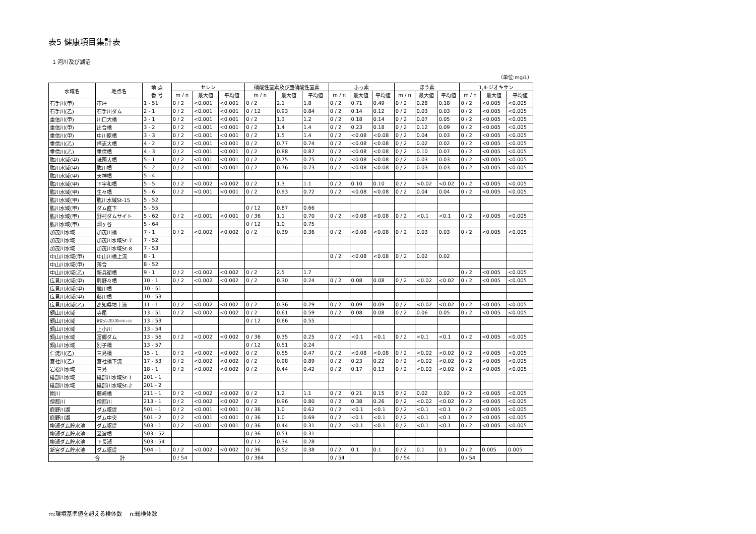表5 健康項目集計表
1 河川及び湖沼
（単位:mg/L）
| 水域名 | 地点名 | 地 点 番 号 | セレン | | | 硝酸性窒素及び亜硝酸性窒素 | | | ふっ素 | | | ほう素 | | | 1,4-ジオキサン | | |
| --- | --- | --- | --- | --- | --- | --- | --- | --- | --- | --- | --- | --- | --- | --- | --- | --- | --- |
| | | | m / n | 最大値 | 平均値 | m / n | 最大値 | 平均値 | m / n | 最大値 | 平均値 | m / n | 最大値 | 平均値 | m / n | 最大値 | 平均値 |
| 石手川(甲) | 市坪 | 1 - 51 | 0 / 2 | <0.001 | <0.001 | 0 / 2 | 2.1 | 1.8 | 0 / 2 | 0.71 | 0.49 | 0 / 2 | 0.28 | 0.18 | 0 / 2 | <0.005 | <0.005 |
| 石手川(乙) | 石手川ダム | 2 - 1 | 0 / 2 | <0.001 | <0.001 | 0 / 12 | 0.93 | 0.84 | 0 / 2 | 0.14 | 0.12 | 0 / 2 | 0.03 | 0.03 | 0 / 2 | <0.005 | <0.005 |
| 重信川(甲) | 川口大橋 | 3 - 1 | 0 / 2 | <0.001 | <0.001 | 0 / 2 | 1.3 | 1.2 | 0 / 2 | 0.18 | 0.14 | 0 / 2 | 0.07 | 0.05 | 0 / 2 | <0.005 | <0.005 |
| 重信川(甲) | 出合橋 | 3 - 2 | 0 / 2 | <0.001 | <0.001 | 0 / 2 | 1.4 | 1.4 | 0 / 2 | 0.23 | 0.18 | 0 / 2 | 0.12 | 0.09 | 0 / 2 | <0.005 | <0.005 |
| 重信川(甲) | 中川原橋 | 3 - 3 | 0 / 2 | <0.001 | <0.001 | 0 / 2 | 1.5 | 1.4 | 0 / 2 | <0.08 | <0.08 | 0 / 2 | 0.04 | 0.03 | 0 / 2 | <0.005 | <0.005 |
| 重信川(乙) | 拝志大橋 | 4 - 2 | 0 / 2 | <0.001 | <0.001 | 0 / 2 | 0.77 | 0.74 | 0 / 2 | <0.08 | <0.08 | 0 / 2 | 0.02 | 0.02 | 0 / 2 | <0.005 | <0.005 |
| 重信川(乙) | 重信橋 | 4 - 3 | 0 / 2 | <0.001 | <0.001 | 0 / 2 | 0.88 | 0.87 | 0 / 2 | <0.08 | <0.08 | 0 / 2 | 0.10 | 0.07 | 0 / 2 | <0.005 | <0.005 |
| 肱川水域(甲) | 祇園大橋 | 5 - 1 | 0 / 2 | <0.001 | <0.001 | 0 / 2 | 0.75 | 0.75 | 0 / 2 | <0.08 | <0.08 | 0 / 2 | 0.03 | 0.03 | 0 / 2 | <0.005 | <0.005 |
| 肱川水域(甲) | 肱川橋 | 5 - 2 | 0 / 2 | <0.001 | <0.001 | 0 / 2 | 0.76 | 0.73 | 0 / 2 | <0.08 | <0.08 | 0 / 2 | 0.03 | 0.03 | 0 / 2 | <0.005 | <0.005 |
| 肱川水域(甲) | 天神橋 | 5 - 4 | | | | | | | | | | | | | | | |
| 肱川水域(甲) | 下宇和橋 | 5 - 5 | 0 / 2 | <0.002 | <0.002 | 0 / 2 | 1.3 | 1.1 | 0 / 2 | 0.10 | 0.10 | 0 / 2 | <0.02 | <0.02 | 0 / 2 | <0.005 | <0.005 |
| 肱川水域(甲) | 生々橋 | 5 - 6 | 0 / 2 | <0.001 | <0.001 | 0 / 2 | 0.93 | 0.72 | 0 / 2 | <0.08 | <0.08 | 0 / 2 | 0.04 | 0.04 | 0 / 2 | <0.005 | <0.005 |
| 肱川水域(甲) | 肱川水域St-15 | 5 - 52 | | | | | | | | | | | | | | | |
| 肱川水域(甲) | ダム直下 | 5 - 55 | | | | 0 / 12 | 0.87 | 0.66 | | | | | | | | | |
| 肱川水域(甲) | 野村ダムサイト | 5 - 62 | 0 / 2 | <0.001 | <0.001 | 0 / 36 | 1.1 | 0.70 | 0 / 2 | <0.08 | <0.08 | 0 / 2 | <0.1 | <0.1 | 0 / 2 | <0.005 | <0.005 |
| 肱川水域(甲) | 畑ヶ谷 | 5 - 64 | | | | 0 / 12 | 1.0 | 0.75 | | | | | | | | | |
| 加茂川水域 | 加茂川橋 | 7 - 1 | 0 / 2 | <0.002 | <0.002 | 0 / 2 | 0.39 | 0.36 | 0 / 2 | <0.08 | <0.08 | 0 / 2 | 0.03 | 0.03 | 0 / 2 | <0.005 | <0.005 |
| 加茂川水域 | 加茂川水域St-7 | 7 - 52 | | | | | | | | | | | | | | | |
| 加茂川水域 | 加茂川水域St-8 | 7 - 53 | | | | | | | | | | | | | | | |
| 中山川水域(甲) | 中山川橋上流 | 8 - 1 | | | | | | | 0 / 2 | <0.08 | <0.08 | 0 / 2 | 0.02 | 0.02 | | | |
| 中山川水域(甲) | 落合 | 8 - 52 | | | | | | | | | | | | | | | |
| 中山川水域(乙) | 新兵衛橋 | 9 - 1 | 0 / 2 | <0.002 | <0.002 | 0 / 2 | 2.5 | 1.7 | | | | | | | 0 / 2 | <0.005 | <0.005 |
| 広見川水域(甲) | 興野々橋 | 10 - 1 | 0 / 2 | <0.002 | <0.002 | 0 / 2 | 0.30 | 0.24 | 0 / 2 | 0.08 | 0.08 | 0 / 2 | <0.02 | <0.02 | 0 / 2 | <0.005 | <0.005 |
| 広見川水域(甲) | 鏡川橋 | 10 - 51 | | | | | | | | | | | | | | | |
| 広見川水域(甲) | 藤川橋 | 10 - 53 | | | | | | | | | | | | | | | |
| 広見川水域(乙) | 高知県境上流 | 11 - 1 | 0 / 2 | <0.002 | <0.002 | 0 / 2 | 0.36 | 0.29 | 0 / 2 | 0.09 | 0.09 | 0 / 2 | <0.02 | <0.02 | 0 / 2 | <0.005 | <0.005 |
| 銅山川水域 | 寺尾 | 13 - 51 | 0 / 2 | <0.002 | <0.002 | 0 / 2 | 0.61 | 0.59 | 0 / 2 | 0.08 | 0.08 | 0 / 2 | 0.06 | 0.05 | 0 / 2 | <0.005 | <0.005 |
| 銅山川水域 | 新宮ダム流入河川(中ノ川) | 13 - 53 | | | | 0 / 12 | 0.66 | 0.55 | | | | | | | | | |
| 銅山川水域 | 上小川 | 13 - 54 | | | | | | | | | | | | | | | |
| 銅山川水域 | 富郷ダム | 13 - 56 | 0 / 2 | <0.002 | <0.002 | 0 / 36 | 0.35 | 0.25 | 0 / 2 | <0.1 | <0.1 | 0 / 2 | <0.1 | <0.1 | 0 / 2 | <0.005 | <0.005 |
| 銅山川水域 | 別子橋 | 13 - 57 | | | | 0 / 12 | 0.51 | 0.24 | | | | | | | | | |
| 仁淀川(乙) | 三島橋 | 15 - 1 | 0 / 2 | <0.002 | <0.002 | 0 / 2 | 0.55 | 0.47 | 0 / 2 | <0.08 | <0.08 | 0 / 2 | <0.02 | <0.02 | 0 / 2 | <0.005 | <0.005 |
| 蒼社川(乙) | 蒼社橋下流 | 17 - 53 | 0 / 2 | <0.002 | <0.002 | 0 / 2 | 0.98 | 0.89 | 0 / 2 | 0.23 | 0.22 | 0 / 2 | <0.02 | <0.02 | 0 / 2 | <0.005 | <0.005 |
| 岩松川水域 | 三島 | 18 - 1 | 0 / 2 | <0.002 | <0.002 | 0 / 2 | 0.44 | 0.42 | 0 / 2 | 0.17 | 0.13 | 0 / 2 | <0.02 | <0.02 | 0 / 2 | <0.005 | <0.005 |
| 砥部川水域 | 砥部川水域St-1 | 201 - 1 | | | | | | | | | | | | | | | |
| 砥部川水域 | 砥部川水域St-2 | 201 - 2 | | | | | | | | | | | | | | | |
| 関川 | 藤崎橋 | 211 - 1 | 0 / 2 | <0.002 | <0.002 | 0 / 2 | 1.2 | 1.1 | 0 / 2 | 0.21 | 0.15 | 0 / 2 | 0.02 | 0.02 | 0 / 2 | <0.005 | <0.005 |
| 僧都川 | 僧都川 | 213 - 1 | 0 / 2 | <0.002 | <0.002 | 0 / 2 | 0.96 | 0.80 | 0 / 2 | 0.38 | 0.26 | 0 / 2 | <0.02 | <0.02 | 0 / 2 | <0.005 | <0.005 |
| 鹿野川湖 | ダム堰堤 | 501 - 1 | 0 / 2 | <0.001 | <0.001 | 0 / 36 | 1.0 | 0.62 | 0 / 2 | <0.1 | <0.1 | 0 / 2 | <0.1 | <0.1 | 0 / 2 | <0.005 | <0.005 |
| 鹿野川湖 | ダム中央 | 501 - 2 | 0 / 2 | <0.001 | <0.001 | 0 / 36 | 1.0 | 0.69 | 0 / 2 | <0.1 | <0.1 | 0 / 2 | <0.1 | <0.1 | 0 / 2 | <0.005 | <0.005 |
| 柳瀬ダム貯水池 | ダム堰堤 | 503 - 1 | 0 / 2 | <0.001 | <0.001 | 0 / 36 | 0.44 | 0.31 | 0 / 2 | <0.1 | <0.1 | 0 / 2 | <0.1 | <0.1 | 0 / 2 | <0.005 | <0.005 |
| 柳瀬ダム貯水池 | 翠波橋 | 503 - 52 | | | | 0 / 36 | 0.51 | 0.31 | | | | | | | | | |
| 柳瀬ダム貯水池 | 下長瀬 | 503 - 54 | | | | 0 / 12 | 0.34 | 0.28 | | | | | | | | | |
| 新宮ダム貯水池 | ダム堰堤 | 504 - 1 | 0 / 2 | <0.002 | <0.002 | 0 / 36 | 0.52 | 0.38 | 0 / 2 | 0.1 | 0.1 | 0 / 2 | 0.1 | 0.1 | 0 / 2 | 0.005 | 0.005 |
| 合 計 | | | 0 / 54 | | | 0 / 364 | | | 0 / 54 | | | 0 / 54 | | | 0 / 54 | | |
m:環境基準値を超える検体数　 n:総検体数